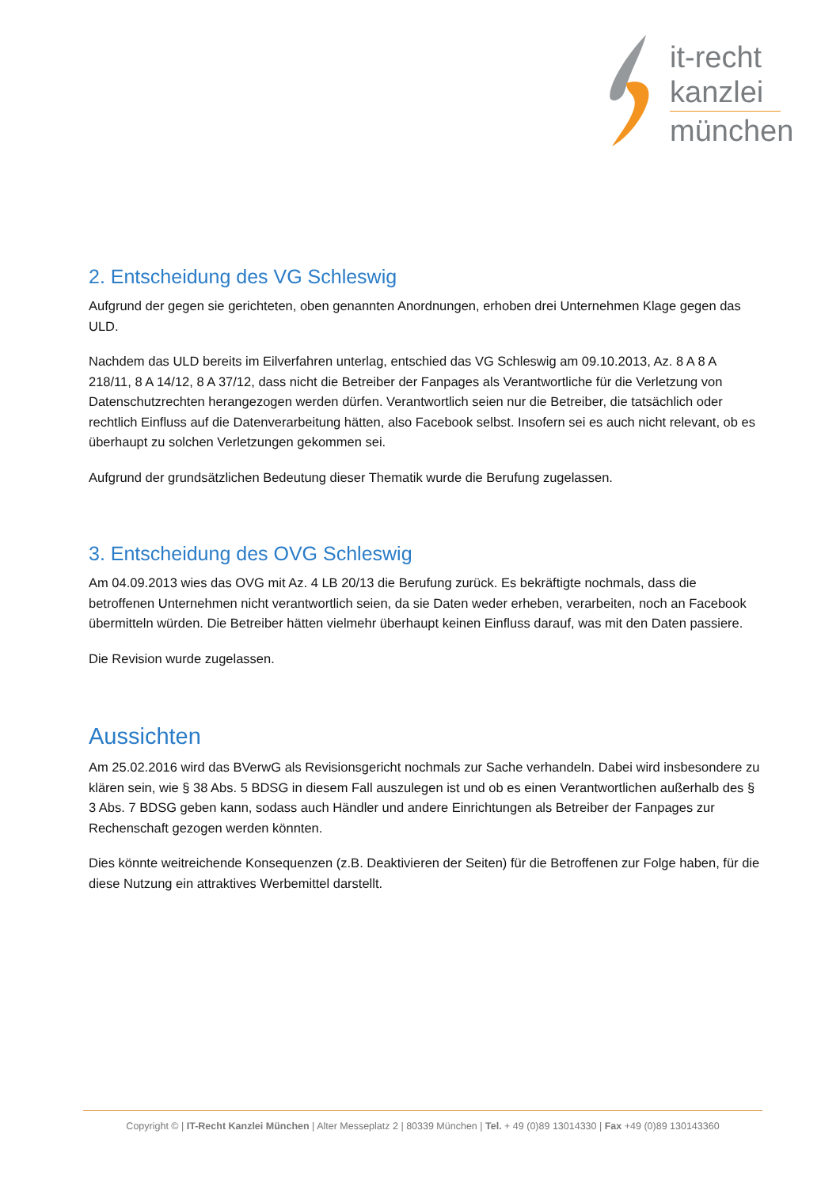it-recht
kanzlei
münchen
2. Entscheidung des VG Schleswig
Aufgrund der gegen sie gerichteten, oben genannten Anordnungen, erhoben drei Unternehmen Klage gegen das ULD.
Nachdem das ULD bereits im Eilverfahren unterlag, entschied das VG Schleswig am 09.10.2013, Az. 8 A 8 A 218/11, 8 A 14/12, 8 A 37/12, dass nicht die Betreiber der Fanpages als Verantwortliche für die Verletzung von Datenschutzrechten herangezogen werden dürfen. Verantwortlich seien nur die Betreiber, die tatsächlich oder rechtlich Einfluss auf die Datenverarbeitung hätten, also Facebook selbst. Insofern sei es auch nicht relevant, ob es überhaupt zu solchen Verletzungen gekommen sei.
Aufgrund der grundsätzlichen Bedeutung dieser Thematik wurde die Berufung zugelassen.
3. Entscheidung des OVG Schleswig
Am 04.09.2013 wies das OVG mit Az. 4 LB 20/13 die Berufung zurück. Es bekräftigte nochmals, dass die betroffenen Unternehmen nicht verantwortlich seien, da sie Daten weder erheben, verarbeiten, noch an Facebook übermitteln würden. Die Betreiber hätten vielmehr überhaupt keinen Einfluss darauf, was mit den Daten passiere.
Die Revision wurde zugelassen.
Aussichten
Am 25.02.2016 wird das BVerwG als Revisionsgericht nochmals zur Sache verhandeln. Dabei wird insbesondere zu klären sein, wie § 38 Abs. 5 BDSG in diesem Fall auszulegen ist und ob es einen Verantwortlichen außerhalb des § 3 Abs. 7 BDSG geben kann, sodass auch Händler und andere Einrichtungen als Betreiber der Fanpages zur Rechenschaft gezogen werden könnten.
Dies könnte weitreichende Konsequenzen (z.B. Deaktivieren der Seiten) für die Betroffenen zur Folge haben, für die diese Nutzung ein attraktives Werbemittel darstellt.
Copyright © | IT-Recht Kanzlei München | Alter Messeplatz 2 | 80339 München | Tel. + 49 (0)89 13014330 | Fax +49 (0)89 130143360